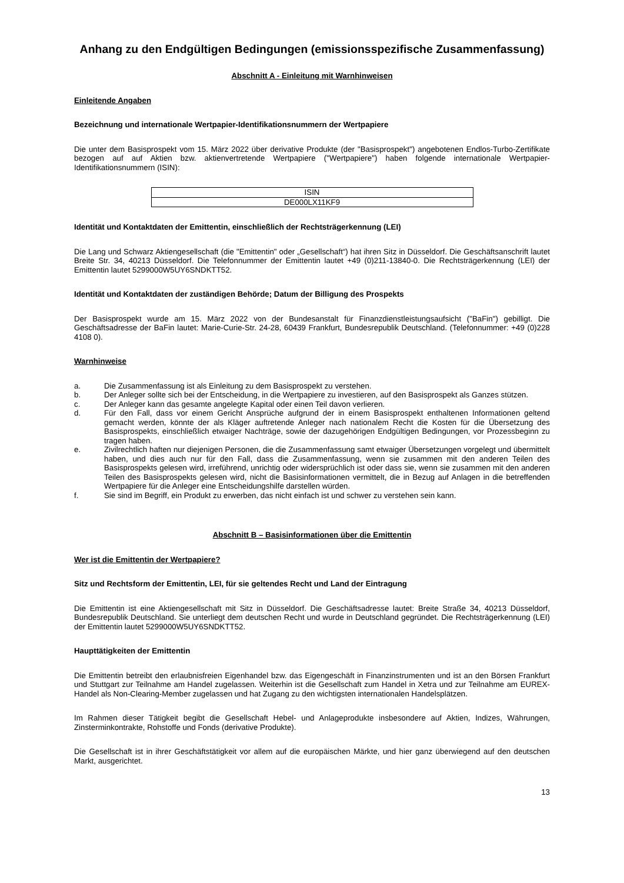Anhang zu den Endgültigen Bedingungen (emissionsspezifische Zusammenfassung)
Abschnitt A - Einleitung mit Warnhinweisen
Einleitende Angaben
Bezeichnung und internationale Wertpapier-Identifikationsnummern der Wertpapiere
Die unter dem Basisprospekt vom 15. März 2022 über derivative Produkte (der "Basisprospekt") angebotenen Endlos-Turbo-Zertifikate bezogen auf auf Aktien bzw. aktienvertretende Wertpapiere ("Wertpapiere") haben folgende internationale Wertpapier-Identifikationsnummern (ISIN):
| ISIN |
| --- |
| DE000LX11KF9 |
Identität und Kontaktdaten der Emittentin, einschließlich der Rechtsträgerkennung (LEI)
Die Lang und Schwarz Aktiengesellschaft (die "Emittentin" oder „Gesellschaft“) hat ihren Sitz in Düsseldorf. Die Geschäftsanschrift lautet Breite Str. 34, 40213 Düsseldorf. Die Telefonnummer der Emittentin lautet +49 (0)211-13840-0. Die Rechtsträgerkennung (LEI) der Emittentin lautet 5299000W5UY6SNDKTT52.
Identität und Kontaktdaten der zuständigen Behörde; Datum der Billigung des Prospekts
Der Basisprospekt wurde am 15. März 2022 von der Bundesanstalt für Finanzdienstleistungsaufsicht ("BaFin") gebilligt. Die Geschäftsadresse der BaFin lautet: Marie-Curie-Str. 24-28, 60439 Frankfurt, Bundesrepublik Deutschland. (Telefonnummer: +49 (0)228 4108 0).
Warnhinweise
a. Die Zusammenfassung ist als Einleitung zu dem Basisprospekt zu verstehen.
b. Der Anleger sollte sich bei der Entscheidung, in die Wertpapiere zu investieren, auf den Basisprospekt als Ganzes stützen.
c. Der Anleger kann das gesamte angelegte Kapital oder einen Teil davon verlieren.
d. Für den Fall, dass vor einem Gericht Ansprüche aufgrund der in einem Basisprospekt enthaltenen Informationen geltend gemacht werden, könnte der als Kläger auftretende Anleger nach nationalem Recht die Kosten für die Übersetzung des Basisprospekts, einschließlich etwaiger Nachträge, sowie der dazugehörigen Endgültigen Bedingungen, vor Prozessbeginn zu tragen haben.
e. Zivilrechtlich haften nur diejenigen Personen, die die Zusammenfassung samt etwaiger Übersetzungen vorgelegt und übermittelt haben, und dies auch nur für den Fall, dass die Zusammenfassung, wenn sie zusammen mit den anderen Teilen des Basisprospekts gelesen wird, irreführend, unrichtig oder widersprüchlich ist oder dass sie, wenn sie zusammen mit den anderen Teilen des Basisprospekts gelesen wird, nicht die Basisinformationen vermittelt, die in Bezug auf Anlagen in die betreffenden Wertpapiere für die Anleger eine Entscheidungshilfe darstellen würden.
f. Sie sind im Begriff, ein Produkt zu erwerben, das nicht einfach ist und schwer zu verstehen sein kann.
Abschnitt B – Basisinformationen über die Emittentin
Wer ist die Emittentin der Wertpapiere?
Sitz und Rechtsform der Emittentin, LEI, für sie geltendes Recht und Land der Eintragung
Die Emittentin ist eine Aktiengesellschaft mit Sitz in Düsseldorf. Die Geschäftsadresse lautet: Breite Straße 34, 40213 Düsseldorf, Bundesrepublik Deutschland. Sie unterliegt dem deutschen Recht und wurde in Deutschland gegründet. Die Rechtsträgerkennung (LEI) der Emittentin lautet 5299000W5UY6SNDKTT52.
Haupttätigkeiten der Emittentin
Die Emittentin betreibt den erlaubnisfreien Eigenhandel bzw. das Eigengeschäft in Finanzinstrumenten und ist an den Börsen Frankfurt und Stuttgart zur Teilnahme am Handel zugelassen. Weiterhin ist die Gesellschaft zum Handel in Xetra und zur Teilnahme am EUREX-Handel als Non-Clearing-Member zugelassen und hat Zugang zu den wichtigsten internationalen Handelsplätzen.
Im Rahmen dieser Tätigkeit begibt die Gesellschaft Hebel- und Anlageprodukte insbesondere auf Aktien, Indizes, Währungen, Zinsterminkontrakte, Rohstoffe und Fonds (derivative Produkte).
Die Gesellschaft ist in ihrer Geschäftstätigkeit vor allem auf die europäischen Märkte, und hier ganz überwiegend auf den deutschen Markt, ausgerichtet.
13